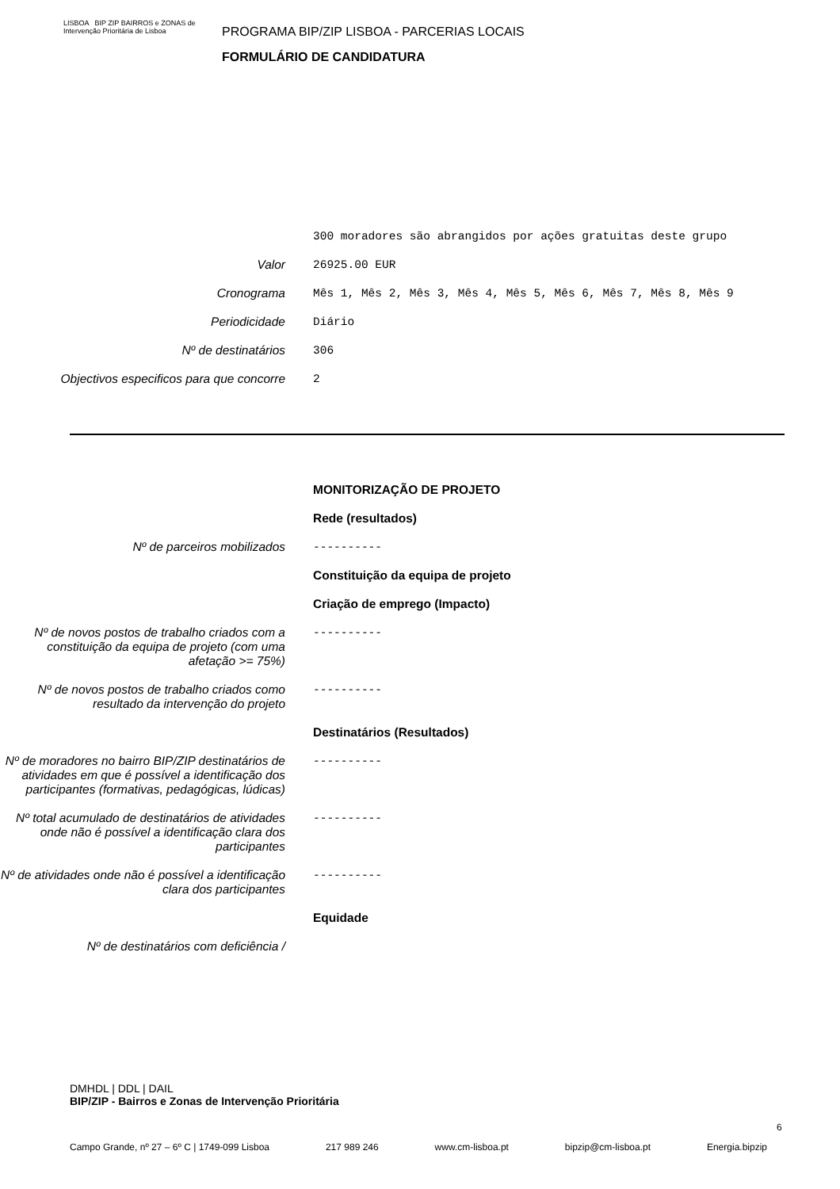LISBOA BIP ZIP BAIRROS e ZONAS de Intervenção Prioritária de Lisboa
PROGRAMA BIP/ZIP LISBOA - PARCERIAS LOCAIS
FORMULÁRIO DE CANDIDATURA
300 moradores são abrangidos por ações gratuitas deste grupo
Valor 26925.00 EUR
Cronograma Mês 1, Mês 2, Mês 3, Mês 4, Mês 5, Mês 6, Mês 7, Mês 8, Mês 9
Periodicidade Diário
Nº de destinatários 306
Objectivos especificos para que concorre
2
MONITORIZAÇÃO DE PROJETO
Rede (resultados)
Nº de parceiros mobilizados ----------
Constituição da equipa de projeto
Criação de emprego (Impacto)
Nº de novos postos de trabalho criados com a constituição da equipa de projeto (com uma afetação >= 75%)
----------
Nº de novos postos de trabalho criados como resultado da intervenção do projeto
----------
Destinatários (Resultados)
Nº de moradores no bairro BIP/ZIP destinatários de atividades em que é possível a identificação dos participantes (formativas, pedagógicas, lúdicas)
----------
Nº total acumulado de destinatários de atividades onde não é possível a identificação clara dos participantes
----------
Nº de atividades onde não é possível a identificação clara dos participantes
----------
Equidade
Nº de destinatários com deficiência /
DMHDL | DDL | DAIL
BIP/ZIP - Bairros e Zonas de Intervenção Prioritária
6
Campo Grande, nº 27 – 6º C | 1749-099 Lisboa 217 989 246 www.cm-lisboa.pt bipzip@cm-lisboa.pt Energia.bipzip